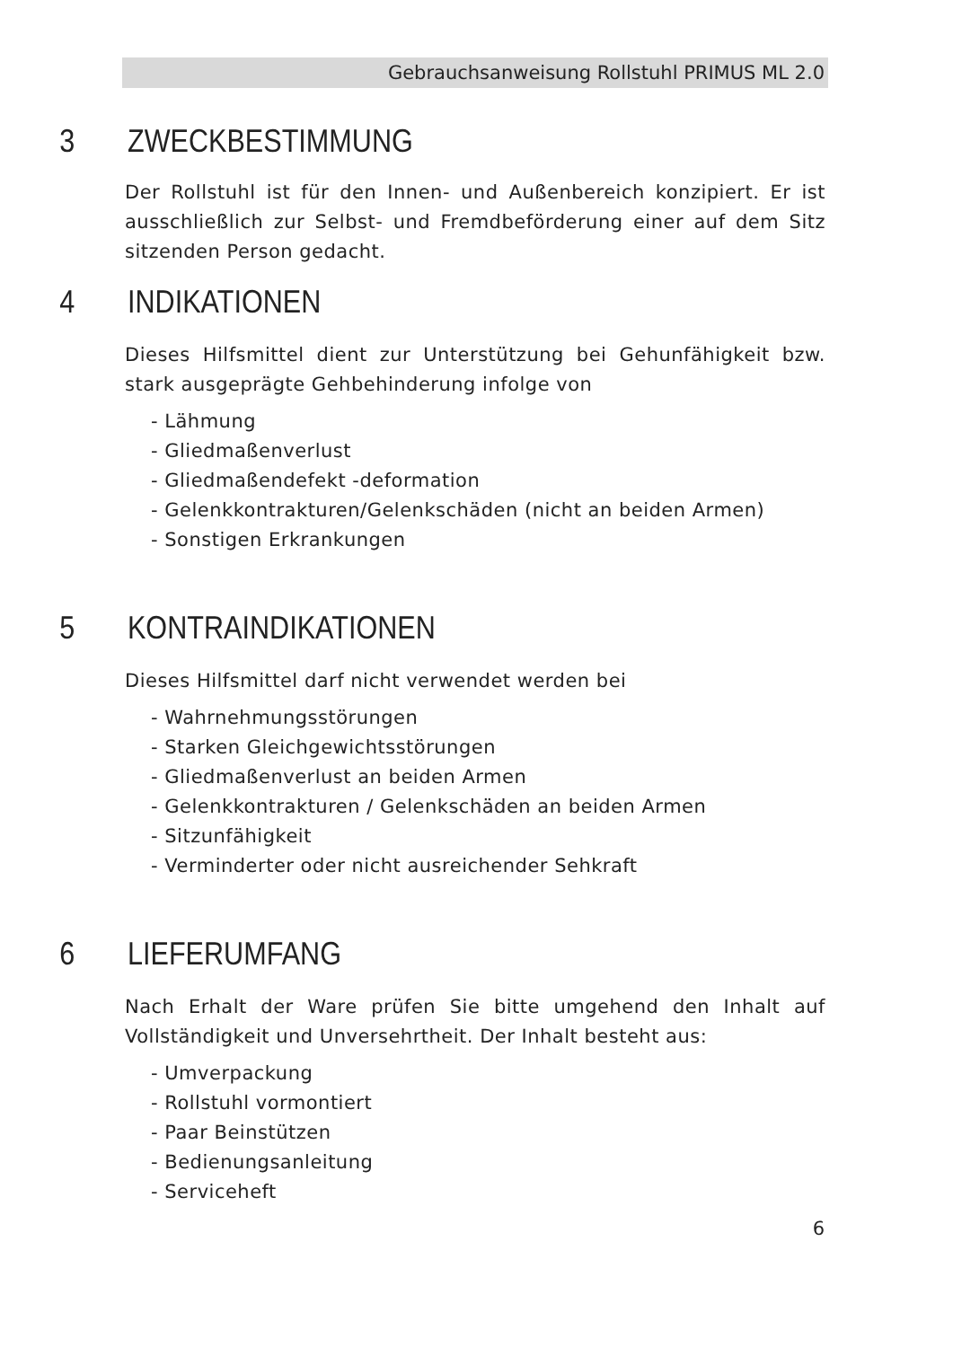Gebrauchsanweisung Rollstuhl PRIMUS ML 2.0
3 ZWECKBESTIMMUNG
Der Rollstuhl ist für den Innen- und Außenbereich konzipiert. Er ist ausschließlich zur Selbst- und Fremdbeförderung einer auf dem Sitz sitzenden Person gedacht.
4 INDIKATIONEN
Dieses Hilfsmittel dient zur Unterstützung bei Gehunfähigkeit bzw. stark ausgeprägte Gehbehinderung infolge von
- Lähmung
- Gliedmaßenverlust
- Gliedmaßendefekt -deformation
- Gelenkkontrakturen/Gelenkschäden (nicht an beiden Armen)
- Sonstigen Erkrankungen
5 KONTRAINDIKATIONEN
Dieses Hilfsmittel darf nicht verwendet werden bei
- Wahrnehmungsstörungen
- Starken Gleichgewichtsstörungen
- Gliedmaßenverlust an beiden Armen
- Gelenkkontrakturen / Gelenkschäden an beiden Armen
- Sitzunfähigkeit
- Verminderter oder nicht ausreichender Sehkraft
6 LIEFERUMFANG
Nach Erhalt der Ware prüfen Sie bitte umgehend den Inhalt auf Vollständigkeit und Unversehrtheit. Der Inhalt besteht aus:
- Umverpackung
- Rollstuhl vormontiert
- Paar Beinstützen
- Bedienungsanleitung
- Serviceheft
6